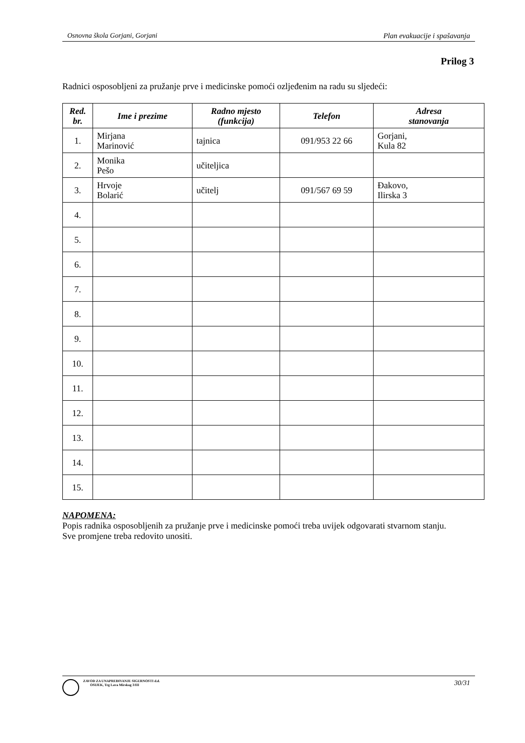Osnovna škola Gorjani, Gorjani Plan evakuacije i spašavanja
Prilog 3
Radnici osposobljeni za pružanje prve i medicinske pomoći ozljeđenim na radu su sljedeći:
| Red. br. | Ime i prezime | Radno mjesto (funkcija) | Telefon | Adresa stanovanja |
| --- | --- | --- | --- | --- |
| 1. | Mirjana Marinović | tajnica | 091/953 22 66 | Gorjani, Kula 82 |
| 2. | Monika Pešo | učiteljica | | |
| 3. | Hrvoje Bolarić | učitelj | 091/567 69 59 | Đakovo, Ilirska 3 |
| 4. | | | | |
| 5. | | | | |
| 6. | | | | |
| 7. | | | | |
| 8. | | | | |
| 9. | | | | |
| 10. | | | | |
| 11. | | | | |
| 12. | | | | |
| 13. | | | | |
| 14. | | | | |
| 15. | | | | |
NAPOMENA:
Popis radnika osposobljenih za pružanje prve i medicinske pomoći treba uvijek odgovarati stvarnom stanju.
Sve promjene treba redovito unositi.
ZAVOD ZA UNAPREĐIVANJE SIGURNOSTI d.d.
OSIJEK, Trg Lava Mirskog 3/III
30/31